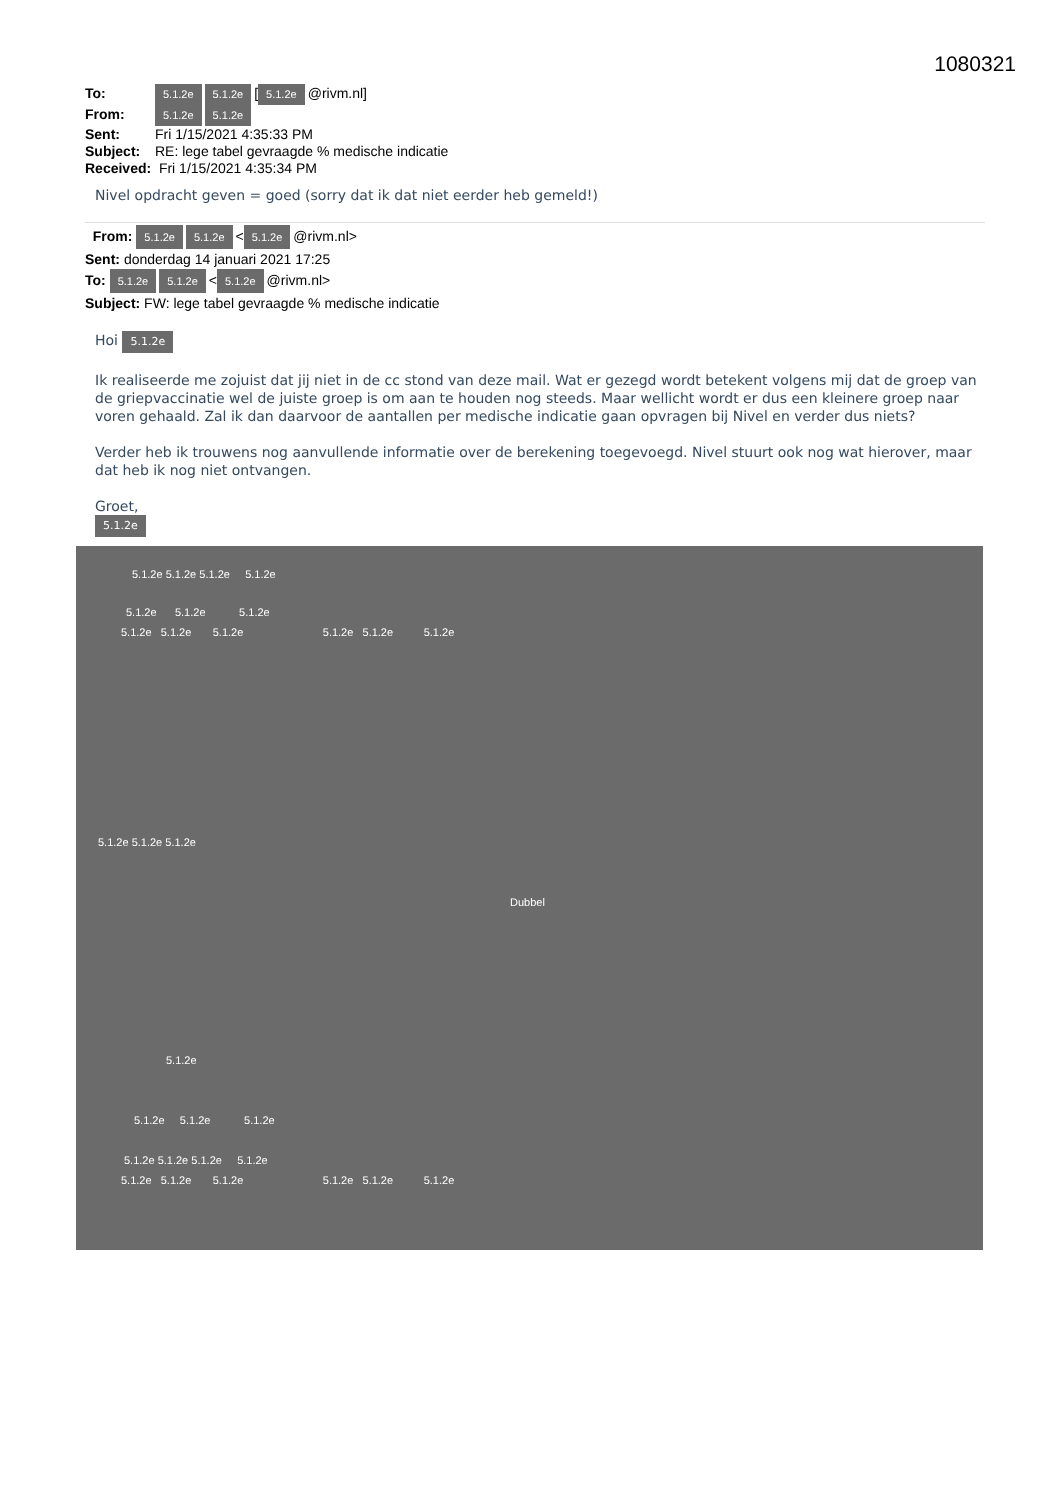1080321
To: 5.1.2e 5.1.2e [5.1.2e @rivm.nl]
From: 5.1.2e 5.1.2e
Sent: Fri 1/15/2021 4:35:33 PM
Subject: RE: lege tabel gevraagde % medische indicatie
Received: Fri 1/15/2021 4:35:34 PM
Nivel opdracht geven = goed (sorry dat ik dat niet eerder heb gemeld!)
From: 5.1.2e 5.1.2e < 5.1.2e @rivm.nl>
Sent: donderdag 14 januari 2021 17:25
To: 5.1.2e 5.1.2e < 5.1.2e @rivm.nl>
Subject: FW: lege tabel gevraagde % medische indicatie
Hoi 5.1.2e
Ik realiseerde me zojuist dat jij niet in de cc stond van deze mail. Wat er gezegd wordt betekent volgens mij dat de groep van de griepvaccinatie wel de juiste groep is om aan te houden nog steeds. Maar wellicht wordt er dus een kleinere groep naar voren gehaald. Zal ik dan daarvoor de aantallen per medische indicatie gaan opvragen bij Nivel en verder dus niets?
Verder heb ik trouwens nog aanvullende informatie over de berekening toegevoegd. Nivel stuurt ook nog wat hierover, maar dat heb ik nog niet ontvangen.
Groet,
5.1.2e
5.1.2e 5.1.2e 5.1.2e 5.1.2e
5.1.2e 5.1.2e 5.1.2e
5.1.2e 5.1.2e 5.1.2e 5.1.2e 5.1.2e 5.1.2e
5.1.2e 5.1.2e 5.1.2e
Dubbel
5.1.2e
5.1.2e 5.1.2e 5.1.2e
5.1.2e 5.1.2e 5.1.2e 5.1.2e
5.1.2e 5.1.2e 5.1.2e 5.1.2e 5.1.2e 5.1.2e